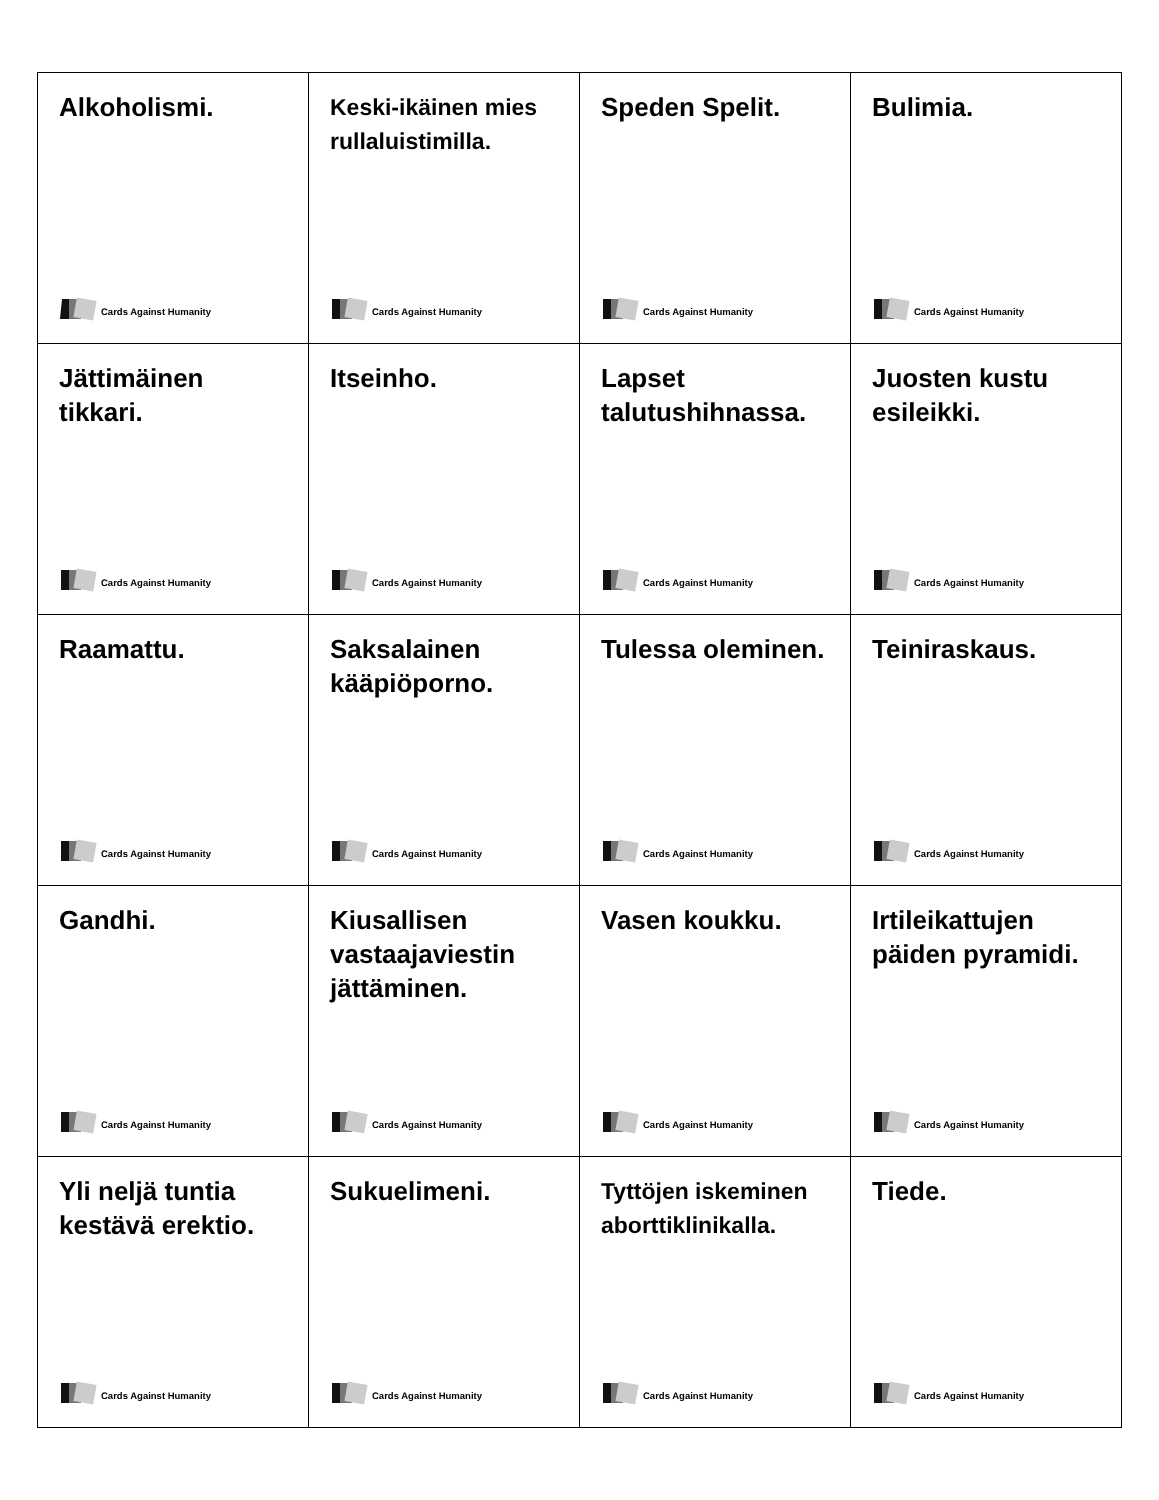| Alkoholismi. Cards Against Humanity | Keski-ikäinen mies rullaluistimilla. Cards Against Humanity | Speden Spelit. Cards Against Humanity | Bulimia. Cards Against Humanity |
| Jättimäinen tikkari. Cards Against Humanity | Itseinho. Cards Against Humanity | Lapset talutushihnassa. Cards Against Humanity | Juosten kustu esileikki. Cards Against Humanity |
| Raamattu. Cards Against Humanity | Saksalainen kääpiöporno. Cards Against Humanity | Tulessa oleminen. Cards Against Humanity | Teiniraskaus. Cards Against Humanity |
| Gandhi. Cards Against Humanity | Kiusallisen vastaajaviestin jättäminen. Cards Against Humanity | Vasen koukku. Cards Against Humanity | Irtileikattujen päiden pyramidi. Cards Against Humanity |
| Yli neljä tuntia kestävä erektio. Cards Against Humanity | Sukuelimeni. Cards Against Humanity | Tyttöjen iskeminen aborttiklinikalla. Cards Against Humanity | Tiede. Cards Against Humanity |